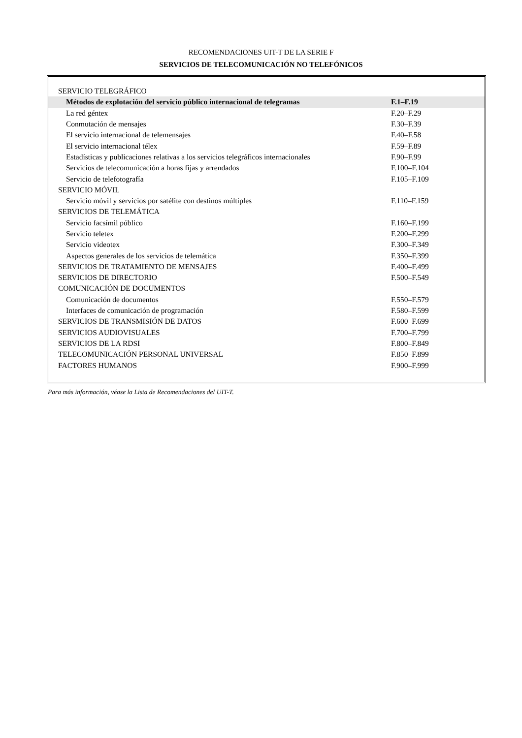RECOMENDACIONES UIT-T DE LA SERIE F
SERVICIOS DE TELECOMUNICACIÓN NO TELEFÓNICOS
| SERVICIO TELEGRÁFICO | |
| Métodos de explotación del servicio público internacional de telegramas | F.1–F.19 |
| La red géntex | F.20–F.29 |
| Conmutación de mensajes | F.30–F.39 |
| El servicio internacional de telemensajes | F.40–F.58 |
| El servicio internacional télex | F.59–F.89 |
| Estadísticas y publicaciones relativas a los servicios telegráficos internacionales | F.90–F.99 |
| Servicios de telecomunicación a horas fijas y arrendados | F.100–F.104 |
| Servicio de telefotografía | F.105–F.109 |
| SERVICIO MÓVIL | |
| Servicio móvil y servicios por satélite con destinos múltiples | F.110–F.159 |
| SERVICIOS DE TELEMÁTICA | |
| Servicio facsímil público | F.160–F.199 |
| Servicio teletex | F.200–F.299 |
| Servicio videotex | F.300–F.349 |
| Aspectos generales de los servicios de telemática | F.350–F.399 |
| SERVICIOS DE TRATAMIENTO DE MENSAJES | F.400–F.499 |
| SERVICIOS DE DIRECTORIO | F.500–F.549 |
| COMUNICACIÓN DE DOCUMENTOS | |
| Comunicación de documentos | F.550–F.579 |
| Interfaces de comunicación de programación | F.580–F.599 |
| SERVICIOS DE TRANSMISIÓN DE DATOS | F.600–F.699 |
| SERVICIOS AUDIOVISUALES | F.700–F.799 |
| SERVICIOS DE LA RDSI | F.800–F.849 |
| TELECOMUNICACIÓN PERSONAL UNIVERSAL | F.850–F.899 |
| FACTORES HUMANOS | F.900–F.999 |
Para más información, véase la Lista de Recomendaciones del UIT-T.